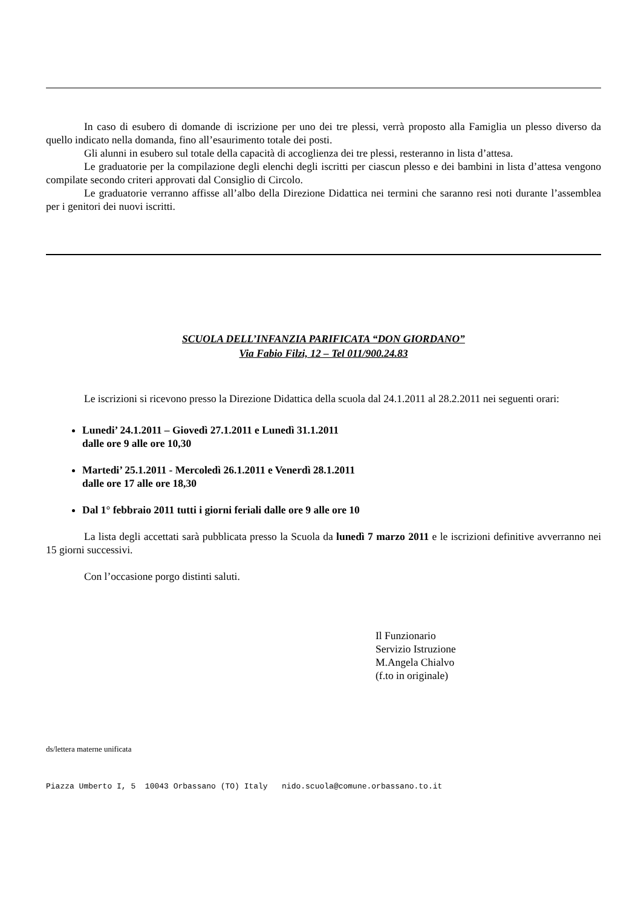In caso di esubero di domande di iscrizione per uno dei tre plessi, verrà proposto alla Famiglia un plesso diverso da quello indicato nella domanda, fino all’esaurimento totale dei posti.
Gli alunni in esubero sul totale della capacità di accoglienza dei tre plessi, resteranno in lista d’attesa.
Le graduatorie per la compilazione degli elenchi degli iscritti per ciascun plesso e dei bambini in lista d’attesa vengono compilate secondo criteri approvati dal Consiglio di Circolo.
Le graduatorie verranno affisse all’albo della Direzione Didattica nei termini che saranno resi noti durante l’assemblea per i genitori dei nuovi iscritti.
SCUOLA DELL’INFANZIA PARIFICATA “DON GIORDANO”
Via Fabio Filzi, 12 – Tel 011/900.24.83
Le iscrizioni si ricevono presso la Direzione Didattica della scuola dal 24.1.2011 al 28.2.2011 nei seguenti orari:
Lunedi’ 24.1.2011 – Giovedì 27.1.2011 e Lunedì 31.1.2011
dalle ore 9 alle ore 10,30
Martedi’ 25.1.2011 - Mercoledì 26.1.2011 e Venerdì 28.1.2011
dalle ore 17 alle ore 18,30
Dal 1° febbraio 2011 tutti i giorni feriali dalle ore 9 alle ore 10
La lista degli accettati sarà pubblicata presso la Scuola da lunedì 7 marzo 2011 e le iscrizioni definitive avverranno nei 15 giorni successivi.
Con l’occasione porgo distinti saluti.
Il Funzionario
Servizio Istruzione
M.Angela Chialvo
(f.to in originale)
ds/lettera materne unificata
Piazza Umberto I, 5 10043 Orbassano (TO) Italy nido.scuola@comune.orbassano.to.it